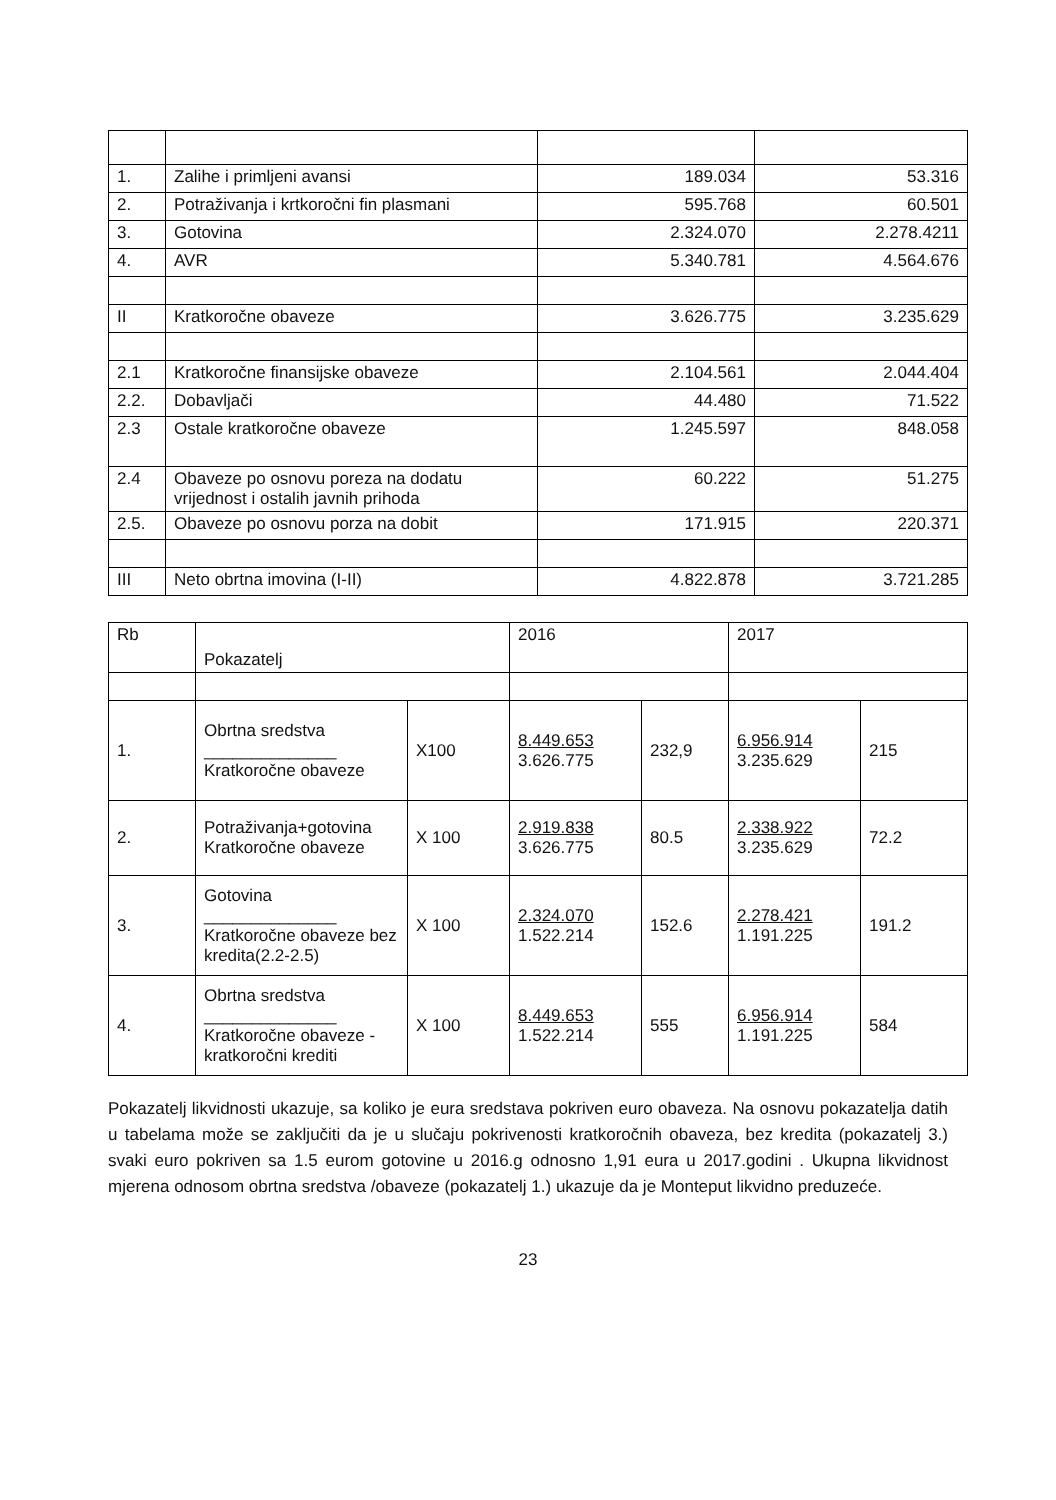| 1. | Zalihe i primljeni avansi | 189.034 | 53.316 |
| 2. | Potraživanja i krtkoročni fin plasmani | 595.768 | 60.501 |
| 3. | Gotovina | 2.324.070 | 2.278.4211 |
| 4. | AVR | 5.340.781 | 4.564.676 |
| II | Kratkoročne obaveze | 3.626.775 | 3.235.629 |
| 2.1 | Kratkoročne finansijske obaveze | 2.104.561 | 2.044.404 |
| 2.2. | Dobavljači | 44.480 | 71.522 |
| 2.3 | Ostale kratkoročne obaveze | 1.245.597 | 848.058 |
| 2.4 | Obaveze po osnovu poreza na dodatu vrijednost i ostalih javnih prihoda | 60.222 | 51.275 |
| 2.5. | Obaveze po osnovu porza na dobit | 171.915 | 220.371 |
| III | Neto obrtna imovina (I-II) | 4.822.878 | 3.721.285 |
| Rb | Pokazatelj | | 2016 | | 2017 | |
| 1. | Obrtna sredstva ______________ Kratkoročne obaveze | X100 | 8.449.653 3.626.775 | 232,9 | 6.956.914 3.235.629 | 215 |
| 2. | Potraživanja+gotovina Kratkoročne obaveze | X 100 | 2.919.838 3.626.775 | 80.5 | 2.338.922 3.235.629 | 72.2 |
| 3. | Gotovina ______________ Kratkoročne obaveze bez kredita(2.2-2.5) | X 100 | 2.324.070 1.522.214 | 152.6 | 2.278.421 1.191.225 | 191.2 |
| 4. | Obrtna sredstva ______________ Kratkoročne obaveze - kratkoročni krediti | X 100 | 8.449.653 1.522.214 | 555 | 6.956.914 1.191.225 | 584 |
Pokazatelj likvidnosti ukazuje, sa koliko je eura sredstava pokriven euro obaveza. Na osnovu pokazatelja datih u tabelama može se zaključiti da je u slučaju pokrivenosti kratkoročnih obaveza, bez kredita (pokazatelj 3.) svaki euro pokriven sa 1.5 eurom gotovine u 2016.g odnosno 1,91 eura u 2017.godini . Ukupna likvidnost mjerena odnosom obrtna sredstva /obaveze (pokazatelj 1.) ukazuje da je Monteput likvidno preduzeće.
23